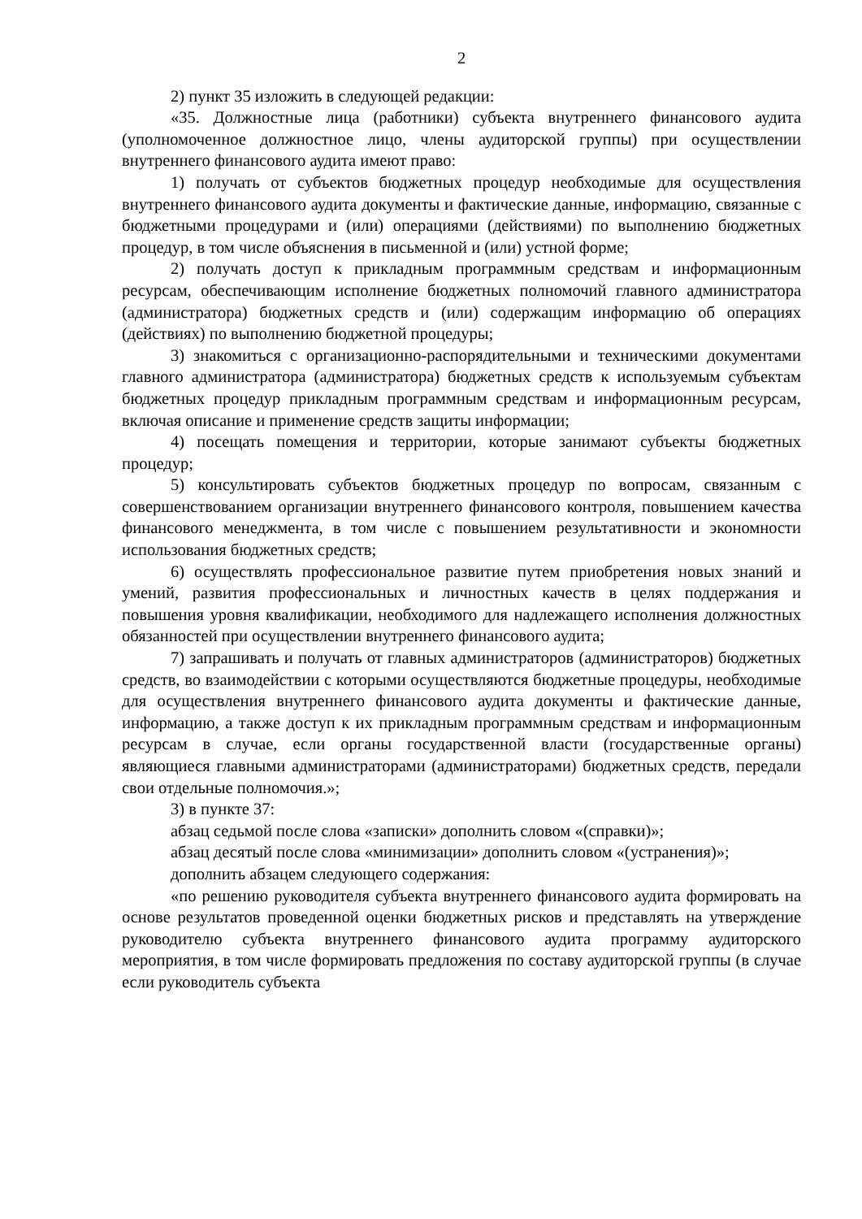2
2) пункт 35 изложить в следующей редакции:
«35. Должностные лица (работники) субъекта внутреннего финансового аудита (уполномоченное должностное лицо, члены аудиторской группы) при осуществлении внутреннего финансового аудита имеют право:
1) получать от субъектов бюджетных процедур необходимые для осуществления внутреннего финансового аудита документы и фактические данные, информацию, связанные с бюджетными процедурами и (или) операциями (действиями) по выполнению бюджетных процедур, в том числе объяснения в письменной и (или) устной форме;
2) получать доступ к прикладным программным средствам и информационным ресурсам, обеспечивающим исполнение бюджетных полномочий главного администратора (администратора) бюджетных средств и (или) содержащим информацию об операциях (действиях) по выполнению бюджетной процедуры;
3) знакомиться с организационно-распорядительными и техническими документами главного администратора (администратора) бюджетных средств к используемым субъектам бюджетных процедур прикладным программным средствам и информационным ресурсам, включая описание и применение средств защиты информации;
4) посещать помещения и территории, которые занимают субъекты бюджетных процедур;
5) консультировать субъектов бюджетных процедур по вопросам, связанным с совершенствованием организации внутреннего финансового контроля, повышением качества финансового менеджмента, в том числе с повышением результативности и экономности использования бюджетных средств;
6) осуществлять профессиональное развитие путем приобретения новых знаний и умений, развития профессиональных и личностных качеств в целях поддержания и повышения уровня квалификации, необходимого для надлежащего исполнения должностных обязанностей при осуществлении внутреннего финансового аудита;
7) запрашивать и получать от главных администраторов (администраторов) бюджетных средств, во взаимодействии с которыми осуществляются бюджетные процедуры, необходимые для осуществления внутреннего финансового аудита документы и фактические данные, информацию, а также доступ к их прикладным программным средствам и информационным ресурсам в случае, если органы государственной власти (государственные органы) являющиеся главными администраторами (администраторами) бюджетных средств, передали свои отдельные полномочия.»;
3) в пункте 37:
абзац седьмой после слова «записки» дополнить словом «(справки)»;
абзац десятый после слова «минимизации» дополнить словом «(устранения)»;
дополнить абзацем следующего содержания:
«по решению руководителя субъекта внутреннего финансового аудита формировать на основе результатов проведенной оценки бюджетных рисков и представлять на утверждение руководителю субъекта внутреннего финансового аудита программу аудиторского мероприятия, в том числе формировать предложения по составу аудиторской группы (в случае если руководитель субъекта